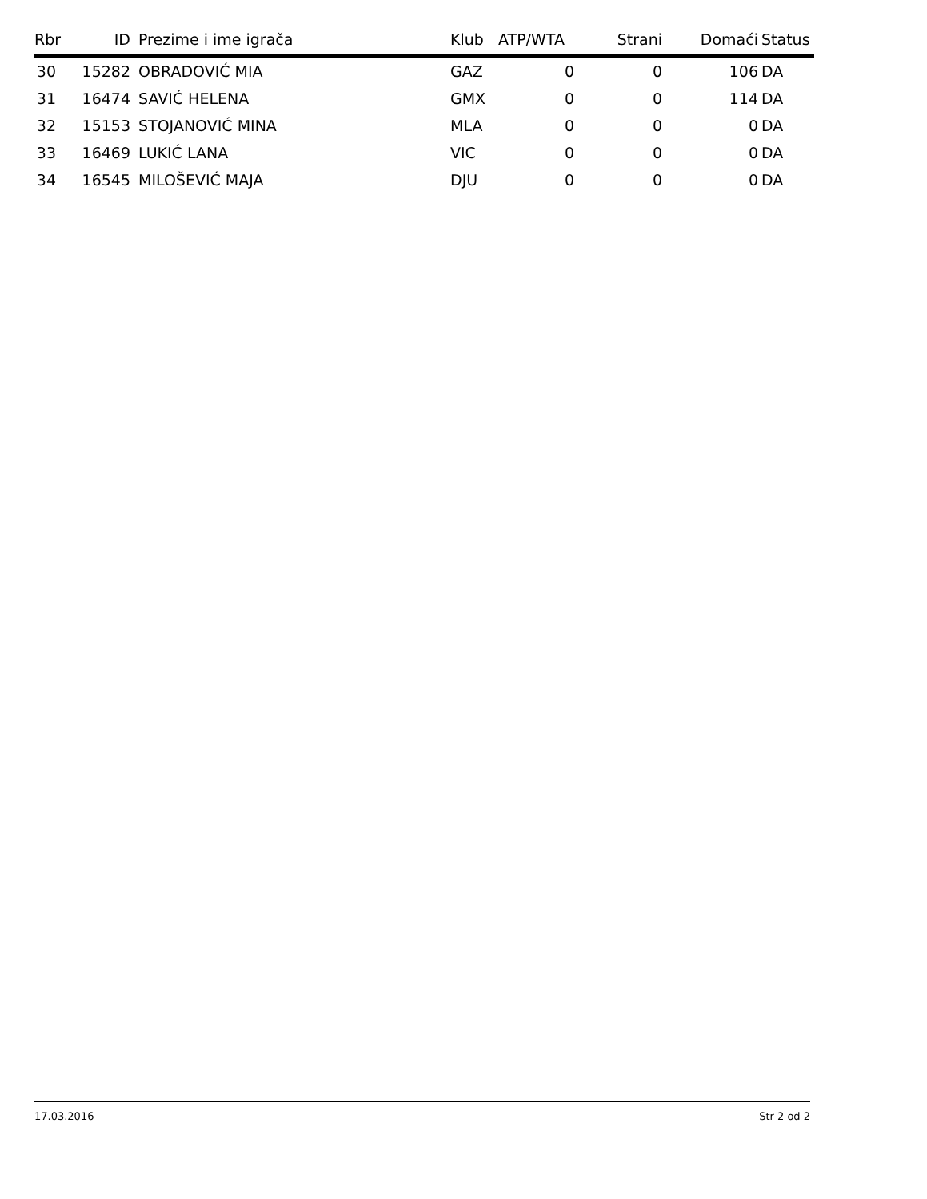| Rbr | ID | Prezime i ime igrača | Klub | ATP/WTA | Strani | Domaći | Status |
| --- | --- | --- | --- | --- | --- | --- | --- |
| 30 | 15282 | OBRADOVIĆ MIA | GAZ | 0 | 0 | 106 | DA |
| 31 | 16474 | SAVIĆ HELENA | GMX | 0 | 0 | 114 | DA |
| 32 | 15153 | STOJANOVIĆ MINA | MLA | 0 | 0 | 0 | DA |
| 33 | 16469 | LUKIĆ LANA | VIC | 0 | 0 | 0 | DA |
| 34 | 16545 | MILOŠEVIĆ MAJA | DJU | 0 | 0 | 0 | DA |
17.03.2016 Str 2 od 2